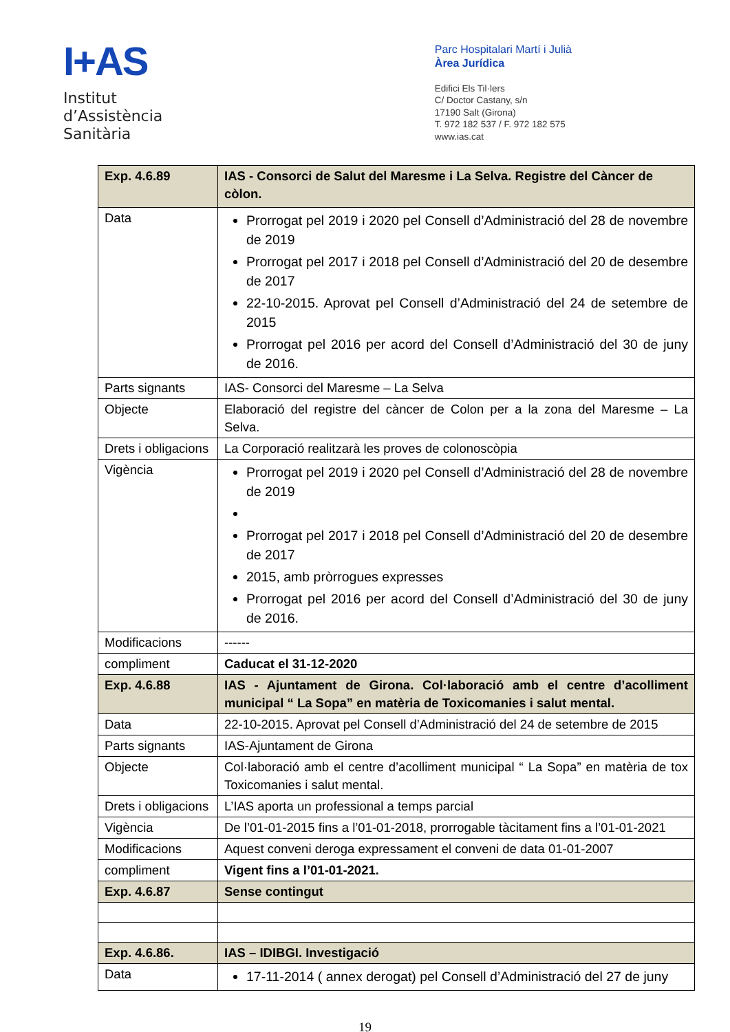I+AS
Institut
d’Assistència
Sanitària
Parc Hospitalari Martí i Julià
Àrea Jurídica
Edifici Els Til·lers
C/ Doctor Castany, s/n
17190 Salt (Girona)
T. 972 182 537 / F. 972 182 575
www.ias.cat
| Exp. 4.6.89 | IAS - Consorci de Salut del Maresme i La Selva. Registre del Càncer de còlon. |
| Data | Prorrogat pel 2019 i 2020 pel Consell d’Administració del 28 de novembre de 2019 Prorrogat pel 2017 i 2018 pel Consell d’Administració del 20 de desembre de 2017 22-10-2015. Aprovat pel Consell d’Administració del 24 de setembre de 2015 Prorrogat pel 2016 per acord del Consell d’Administració del 30 de juny de 2016. |
| Parts signants | IAS- Consorci del Maresme – La Selva |
| Objecte | Elaboració del registre del càncer de Colon per a la zona del Maresme – La Selva. |
| Drets i obligacions | La Corporació realitzarà les proves de colonoscòpia |
| Vigència | Prorrogat pel 2019 i 2020 pel Consell d’Administració del 28 de novembre de 2019 Prorrogat pel 2017 i 2018 pel Consell d’Administració del 20 de desembre de 2017 2015, amb pròrrogues expresses Prorrogat pel 2016 per acord del Consell d’Administració del 30 de juny de 2016. |
| Modificacions | ------ |
| compliment | Caducat el 31-12-2020 |
| Exp. 4.6.88 | IAS - Ajuntament de Girona. Col·laboració amb el centre d’acolliment municipal “ La Sopa” en matèria de Toxicomanies i salut mental. |
| Data | 22-10-2015. Aprovat pel Consell d’Administració del 24 de setembre de 2015 |
| Parts signants | IAS-Ajuntament de Girona |
| Objecte | Col·laboració amb el centre d’acolliment municipal “ La Sopa” en matèria de tox Toxicomanies i salut mental. |
| Drets i obligacions | L’IAS aporta un professional a temps parcial |
| Vigència | De l’01-01-2015 fins a l’01-01-2018, prorrogable tàcitament fins a l’01-01-2021 |
| Modificacions | Aquest conveni deroga expressament el conveni de data 01-01-2007 |
| compliment | Vigent fins a l’01-01-2021. |
| Exp. 4.6.87 | Sense contingut |
| Exp. 4.6.86. | IAS – IDIBGI. Investigació |
| Data | 17-11-2014 ( annex derogat) pel Consell d’Administració del 27 de juny |
19